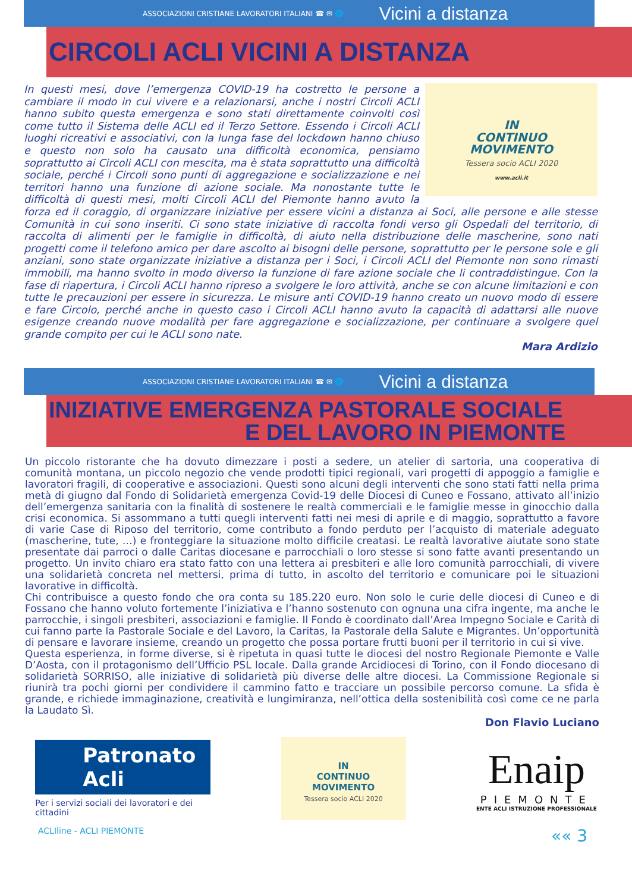ASSOCIAZIONI CRISTIANE LAVORATORI ITALIANI ☎ ✉ 🌐 Vicini a distanza
CIRCOLI ACLI VICINI A DISTANZA
IN
CONTINUO
MOVIMENTO
Tessera socio ACLI 2020
www.acli.it
In questi mesi, dove l’emergenza COVID-19 ha costretto le persone a cambiare il modo in cui vivere e a relazionarsi, anche i nostri Circoli ACLI hanno subito questa emergenza e sono stati direttamente coinvolti così come tutto il Sistema delle ACLI ed il Terzo Settore. Essendo i Circoli ACLI luoghi ricreativi e associativi, con la lunga fase del lockdown hanno chiuso e questo non solo ha causato una difficoltà economica, pensiamo soprattutto ai Circoli ACLI con mescita, ma è stata soprattutto una difficoltà sociale, perché i Circoli sono punti di aggregazione e socializzazione e nei territori hanno una funzione di azione sociale. Ma nonostante tutte le difficoltà di questi mesi, molti Circoli ACLI del Piemonte hanno avuto la forza ed il coraggio, di organizzare iniziative per essere vicini a distanza ai Soci, alle persone e alle stesse Comunità in cui sono inseriti. Ci sono state iniziative di raccolta fondi verso gli Ospedali del territorio, di raccolta di alimenti per le famiglie in difficoltà, di aiuto nella distribuzione delle mascherine, sono nati progetti come il telefono amico per dare ascolto ai bisogni delle persone, soprattutto per le persone sole e gli anziani, sono state organizzate iniziative a distanza per i Soci, i Circoli ACLI del Piemonte non sono rimasti immobili, ma hanno svolto in modo diverso la funzione di fare azione sociale che li contraddistingue. Con la fase di riapertura, i Circoli ACLI hanno ripreso a svolgere le loro attività, anche se con alcune limitazioni e con tutte le precauzioni per essere in sicurezza. Le misure anti COVID-19 hanno creato un nuovo modo di essere e fare Circolo, perché anche in questo caso i Circoli ACLI hanno avuto la capacità di adattarsi alle nuove esigenze creando nuove modalità per fare aggregazione e socializzazione, per continuare a svolgere quel grande compito per cui le ACLI sono nate.
Mara Ardizio
ASSOCIAZIONI CRISTIANE LAVORATORI ITALIANI ☎ ✉ 🌐 Vicini a distanza
INIZIATIVE EMERGENZA PASTORALE SOCIALE
E DEL LAVORO IN PIEMONTE
Un piccolo ristorante che ha dovuto dimezzare i posti a sedere, un atelier di sartoria, una cooperativa di comunità montana, un piccolo negozio che vende prodotti tipici regionali, vari progetti di appoggio a famiglie e lavoratori fragili, di cooperative e associazioni. Questi sono alcuni degli interventi che sono stati fatti nella prima metà di giugno dal Fondo di Solidarietà emergenza Covid-19 delle Diocesi di Cuneo e Fossano, attivato all’inizio dell’emergenza sanitaria con la finalità di sostenere le realtà commerciali e le famiglie messe in ginocchio dalla crisi economica. Si assommano a tutti quegli interventi fatti nei mesi di aprile e di maggio, soprattutto a favore di varie Case di Riposo del territorio, come contributo a fondo perduto per l’acquisto di materiale adeguato (mascherine, tute, …) e fronteggiare la situazione molto difficile creatasi. Le realtà lavorative aiutate sono state presentate dai parroci o dalle Caritas diocesane e parrocchiali o loro stesse si sono fatte avanti presentando un progetto. Un invito chiaro era stato fatto con una lettera ai presbiteri e alle loro comunità parrocchiali, di vivere una solidarietà concreta nel mettersi, prima di tutto, in ascolto del territorio e comunicare poi le situazioni lavorative in difficoltà.
Chi contribuisce a questo fondo che ora conta su 185.220 euro. Non solo le curie delle diocesi di Cuneo e di Fossano che hanno voluto fortemente l’iniziativa e l’hanno sostenuto con ognuna una cifra ingente, ma anche le parrocchie, i singoli presbiteri, associazioni e famiglie. Il Fondo è coordinato dall’Area Impegno Sociale e Carità di cui fanno parte la Pastorale Sociale e del Lavoro, la Caritas, la Pastorale della Salute e Migrantes. Un’opportunità di pensare e lavorare insieme, creando un progetto che possa portare frutti buoni per il territorio in cui si vive.
Questa esperienza, in forme diverse, si è ripetuta in quasi tutte le diocesi del nostro Regionale Piemonte e Valle D’Aosta, con il protagonismo dell’Ufficio PSL locale. Dalla grande Arcidiocesi di Torino, con il Fondo diocesano di solidarietà SORRISO, alle iniziative di solidarietà più diverse delle altre diocesi. La Commissione Regionale si riunirà tra pochi giorni per condividere il cammino fatto e tracciare un possibile percorso comune. La sfida è grande, e richiede immaginazione, creatività e lungimiranza, nell’ottica della sostenibilità così come ce ne parla la Laudato Sì.
Don Flavio Luciano
Patronato Acli
Per i servizi sociali dei lavoratori e dei cittadini
IN
CONTINUO
MOVIMENTO
Tessera socio ACLI 2020
Enaip
PIEMONTE
ENTE ACLI ISTRUZIONE PROFESSIONALE
ACLIline - ACLI PIEMONTE «« 3